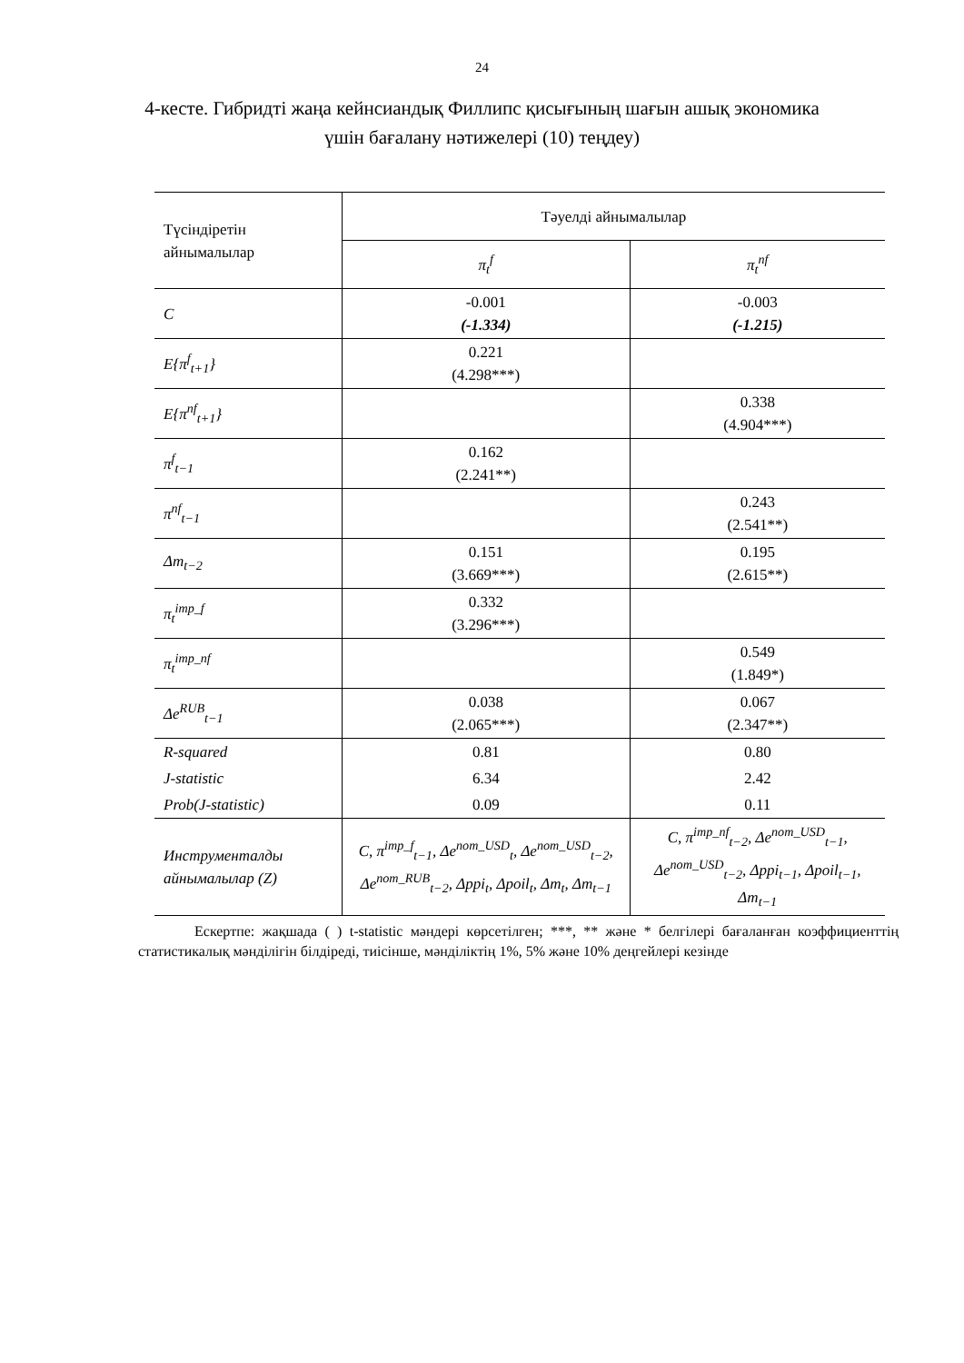24
4-кесте. Гибридті жаңа кейнсиандық Филлипс қисығының шағын ашық экономика үшін бағалану нәтижелері (10) теңдеу)
| Түсіндіретін айнымалылар | Тәуелді айнымалылар | |
| --- | --- | --- |
| | π<sub>t</sub><sup>f</sup> | π<sub>t</sub><sup>nf</sup> |
| C | -0.001 (-1.334) | -0.003 (-1.215) |
| E{π<sup>f</sup><sub>t+1</sub>} | 0.221 (4.298***) | |
| E{π<sup>nf</sup><sub>t+1</sub>} | | 0.338 (4.904***) |
| π<sup>f</sup><sub>t−1</sub> | 0.162 (2.241**) | |
| π<sup>nf</sup><sub>t−1</sub> | | 0.243 (2.541**) |
| Δm<sub>t−2</sub> | 0.151 (3.669***) | 0.195 (2.615**) |
| π<sub>t</sub><sup>imp_f</sup> | 0.332 (3.296***) | |
| π<sub>t</sub><sup>imp_nf</sup> | | 0.549 (1.849*) |
| Δe<sup>RUB</sup><sub>t−1</sub> | 0.038 (2.065***) | 0.067 (2.347**) |
| R-squared | 0.81 | 0.80 |
| J-statistic | 6.34 | 2.42 |
| Prob(J-statistic) | 0.09 | 0.11 |
| Инструменталды айнымалылар (Z) | C, π<sup>imp_f</sup><sub>t−1</sub>, Δe<sup>nom_USD</sup><sub>t</sub>, Δe<sup>nom_USD</sup><sub>t−2</sub>, Δe<sup>nom_RUB</sup><sub>t−2</sub>, Δppi<sub>t</sub>, Δpoil<sub>t</sub>, Δm<sub>t</sub>, Δm<sub>t−1</sub> | C, π<sup>imp_nf</sup><sub>t−2</sub>, Δe<sup>nom_USD</sup><sub>t−1</sub>, Δe<sup>nom_USD</sup><sub>t−2</sub>, Δppi<sub>t−1</sub>, Δpoil<sub>t−1</sub>, Δm<sub>t−1</sub> |
Ескертпе: жақшада ( ) t-statistic мәндері көрсетілген; ***, ** және * белгілері бағаланған коэффициенттің статистикалық мәнділігін білдіреді, тиісінше, мәнділіктің 1%, 5% және 10% деңгейлері кезінде